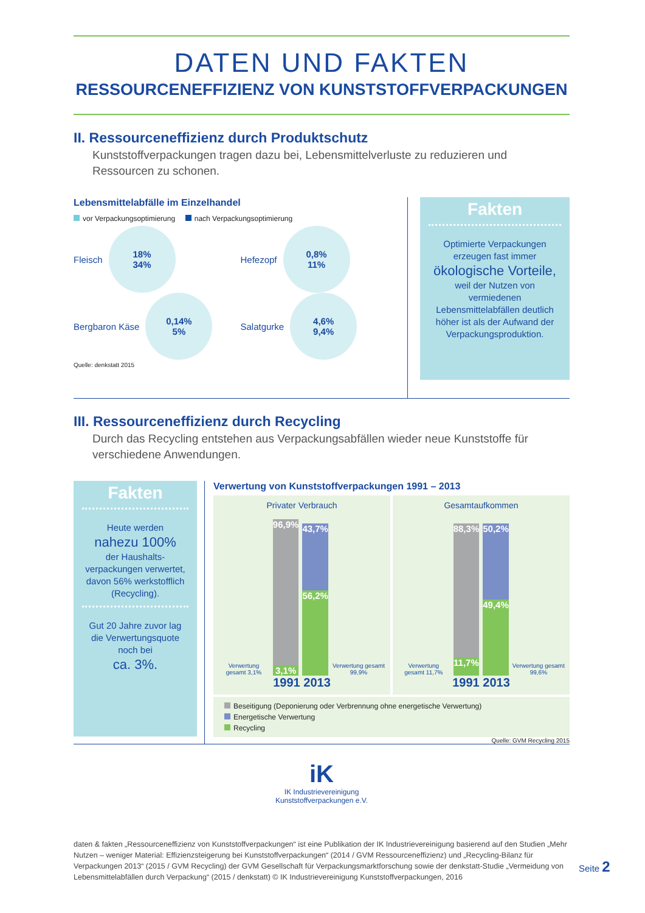DATEN UND FAKTEN
RESSOURCENEFFIZIENZ VON KUNSTSTOFFVERPACKUNGEN
II. Ressourceneffizienz durch Produktschutz
Kunststoffverpackungen tragen dazu bei, Lebensmittelverluste zu reduzieren und Ressourcen zu schonen.
Lebensmittelabfälle im Einzelhandel
vor Verpackungsoptimierung nach Verpackungsoptimierung
Fleisch
18%
34%
Hefezopf
0,8%
11%
Bergbaron Käse
0,14%
5%
Salatgurke
4,6%
9,4%
Quelle: denkstatt 2015
Fakten
Optimierte Verpackungen erzeugen fast immer
ökologische Vorteile,
weil der Nutzen von vermiedenen Lebensmittelabfällen deutlich höher ist als der Aufwand der Verpackungsproduktion.
III. Ressourceneffizienz durch Recycling
Durch das Recycling entstehen aus Verpackungsabfällen wieder neue Kunststoffe für verschiedene Anwendungen.
Fakten
Heute werden
nahezu 100%
der Haushalts-verpackungen verwertet, davon 56% werkstofflich (Recycling).
Gut 20 Jahre zuvor lag die Verwertungsquote noch bei
ca. 3%.
Verwertung von Kunststoffverpackungen 1991 – 2013
Privater Verbrauch
Verwertung gesamt 3,1%
96,9%
3,1%
43,7%
56,2%
Verwertung gesamt 99,9%
1991 2013
Gesamtaufkommen
Verwertung gesamt 11,7%
88,3%
11,7%
50,2%
49,4%
Verwertung gesamt 99,6%
1991 2013
Beseitigung (Deponierung oder Verbrennung ohne energetische Verwertung)
Energetische Verwertung
Recycling
Quelle: GVM Recycling 2015
iK
IK Industrievereinigung
Kunststoffverpackungen e.V.
daten & fakten „Ressourceneffizienz von Kunststoffverpackungen“ ist eine Publikation der IK Industrievereinigung basierend auf den Studien „Mehr Nutzen – weniger Material: Effizienzsteigerung bei Kunststoffverpackungen“ (2014 / GVM Ressourceneffizienz) und „Recycling-Bilanz für Verpackungen 2013“ (2015 / GVM Recycling) der GVM Gesellschaft für Verpackungsmarktforschung sowie der denkstatt-Studie „Vermeidung von Lebensmittelabfällen durch Verpackung“ (2015 / denkstatt) © IK Industrievereinigung Kunststoffverpackungen, 2016
Seite 2